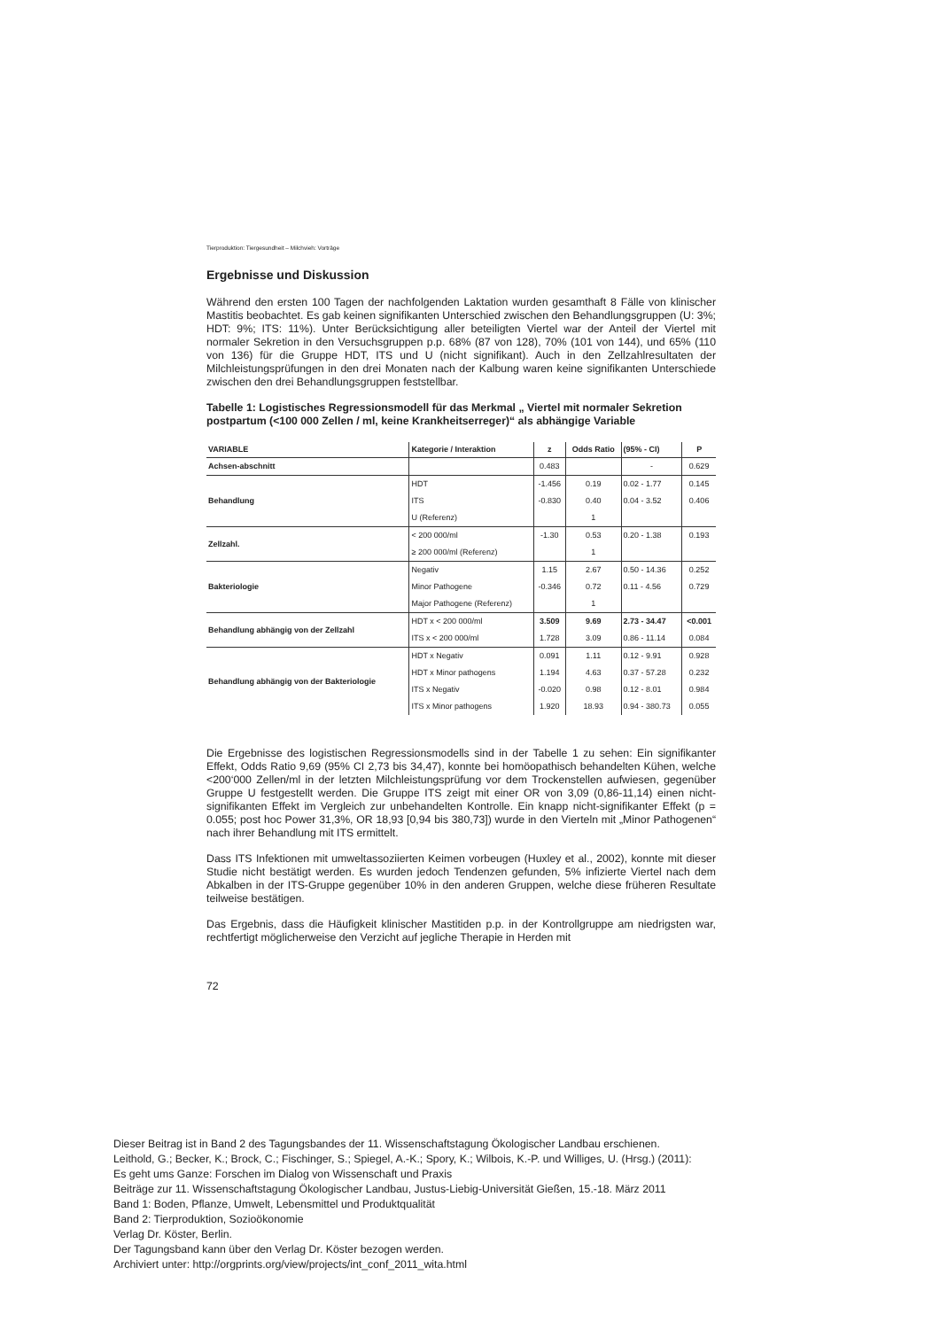Tierproduktion: Tiergesundheit – Milchvieh: Vorträge
Ergebnisse und Diskussion
Während den ersten 100 Tagen der nachfolgenden Laktation wurden gesamthaft 8 Fälle von klinischer Mastitis beobachtet. Es gab keinen signifikanten Unterschied zwischen den Behandlungsgruppen (U: 3%; HDT: 9%; ITS: 11%). Unter Berücksichtigung aller beteiligten Viertel war der Anteil der Viertel mit normaler Sekretion in den Versuchsgruppen p.p. 68% (87 von 128), 70% (101 von 144), und 65% (110 von 136) für die Gruppe HDT, ITS und U (nicht signifikant). Auch in den Zellzahlresultaten der Milchleistungsprüfungen in den drei Monaten nach der Kalbung waren keine signifikanten Unterschiede zwischen den drei Behandlungsgruppen feststellbar.
Tabelle 1: Logistisches Regressionsmodell für das Merkmal „ Viertel mit normaler Sekretion postpartum (<100 000 Zellen / ml, keine Krankheitserreger)“ als abhängige Variable
| VARIABLE | Kategorie / Interaktion | z | Odds Ratio | (95% - CI) | P |
| --- | --- | --- | --- | --- | --- |
| Achsen-abschnitt | | 0.483 | | - | 0.629 |
| Behandlung | HDT | -1.456 | 0.19 | 0.02 - 1.77 | 0.145 |
| | ITS | -0.830 | 0.40 | 0.04 - 3.52 | 0.406 |
| | U (Referenz) | | 1 | | |
| Zellzahl. | < 200 000/ml | -1.30 | 0.53 | 0.20 - 1.38 | 0.193 |
| | ≥ 200 000/ml (Referenz) | | 1 | | |
| Bakteriologie | Negativ | 1.15 | 2.67 | 0.50 - 14.36 | 0.252 |
| | Minor Pathogene | -0.346 | 0.72 | 0.11 - 4.56 | 0.729 |
| | Major Pathogene (Referenz) | | 1 | | |
| Behandlung abhängig von der Zellzahl | HDT x < 200 000/ml | 3.509 | 9.69 | 2.73 - 34.47 | <0.001 |
| | ITS x < 200 000/ml | 1.728 | 3.09 | 0.86 - 11.14 | 0.084 |
| Behandlung abhängig von der Bakteriologie | HDT x Negativ | 0.091 | 1.11 | 0.12 - 9.91 | 0.928 |
| | HDT x Minor pathogens | 1.194 | 4.63 | 0.37 - 57.28 | 0.232 |
| | ITS x Negativ | -0.020 | 0.98 | 0.12 - 8.01 | 0.984 |
| | ITS x Minor pathogens | 1.920 | 18.93 | 0.94 - 380.73 | 0.055 |
Die Ergebnisse des logistischen Regressionsmodells sind in der Tabelle 1 zu sehen: Ein signifikanter Effekt, Odds Ratio 9,69 (95% CI 2,73 bis 34,47), konnte bei homöopathisch behandelten Kühen, welche <200‘000 Zellen/ml in der letzten Milchleistungsprüfung vor dem Trockenstellen aufwiesen, gegenüber Gruppe U festgestellt werden. Die Gruppe ITS zeigt mit einer OR von 3,09 (0,86-11,14) einen nicht-signifikanten Effekt im Vergleich zur unbehandelten Kontrolle. Ein knapp nicht-signifikanter Effekt (p = 0.055; post hoc Power 31,3%, OR 18,93 [0,94 bis 380,73]) wurde in den Vierteln mit „Minor Pathogenen“ nach ihrer Behandlung mit ITS ermittelt.
Dass ITS Infektionen mit umweltassoziierten Keimen vorbeugen (Huxley et al., 2002), konnte mit dieser Studie nicht bestätigt werden. Es wurden jedoch Tendenzen gefunden, 5% infizierte Viertel nach dem Abkalben in der ITS-Gruppe gegenüber 10% in den anderen Gruppen, welche diese früheren Resultate teilweise bestätigen.
Das Ergebnis, dass die Häufigkeit klinischer Mastitiden p.p. in der Kontrollgruppe am niedrigsten war, rechtfertigt möglicherweise den Verzicht auf jegliche Therapie in Herden mit
72
Dieser Beitrag ist in Band 2 des Tagungsbandes der 11. Wissenschaftstagung Ökologischer Landbau erschienen.
Leithold, G.; Becker, K.; Brock, C.; Fischinger, S.; Spiegel, A.-K.; Spory, K.; Wilbois, K.-P. und Williges, U. (Hrsg.) (2011):
Es geht ums Ganze: Forschen im Dialog von Wissenschaft und Praxis
Beiträge zur 11. Wissenschaftstagung Ökologischer Landbau, Justus-Liebig-Universität Gießen, 15.-18. März 2011
Band 1: Boden, Pflanze, Umwelt, Lebensmittel und Produktqualität
Band 2: Tierproduktion, Sozioökonomie
Verlag Dr. Köster, Berlin.
Der Tagungsband kann über den Verlag Dr. Köster bezogen werden.
Archiviert unter: http://orgprints.org/view/projects/int_conf_2011_wita.html